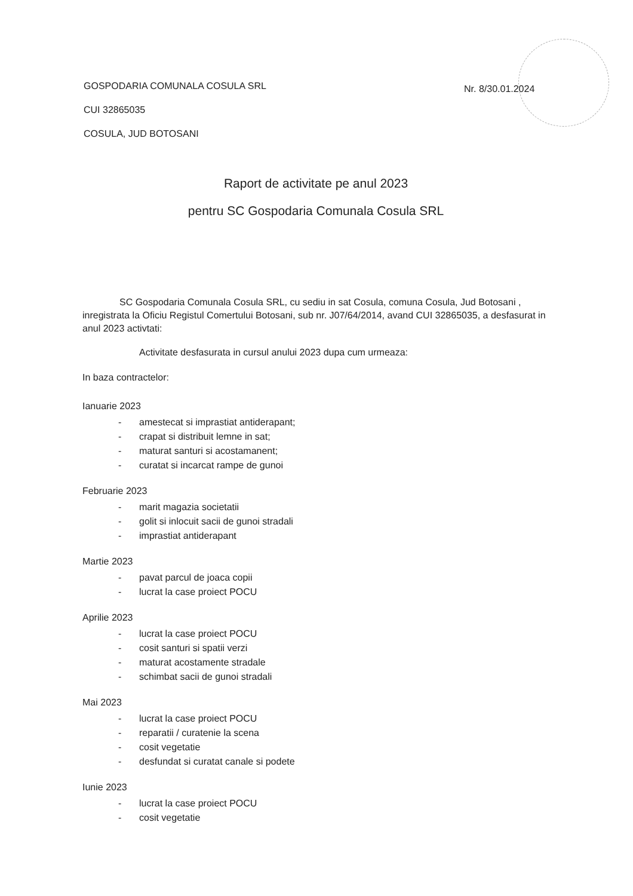Nr. 8/30.01.2024
GOSPODARIA COMUNALA COSULA SRL
CUI 32865035
COSULA, JUD BOTOSANI
Raport de activitate pe anul 2023
pentru SC Gospodaria Comunala Cosula SRL
SC Gospodaria Comunala Cosula SRL, cu sediu in sat Cosula, comuna Cosula, Jud Botosani , inregistrata la Oficiu Registul Comertului Botosani, sub nr. J07/64/2014, avand CUI 32865035, a desfasurat in anul 2023 activtati:
Activitate desfasurata in cursul anului 2023 dupa cum urmeaza:
In baza contractelor:
Ianuarie 2023
- amestecat si imprastiat antiderapant;
- crapat si distribuit lemne in sat;
- maturat santuri si acostamanent;
- curatat si incarcat rampe de gunoi
Februarie 2023
- marit magazia societatii
- golit si inlocuit sacii de gunoi stradali
- imprastiat antiderapant
Martie 2023
- pavat parcul de joaca copii
- lucrat la case proiect POCU
Aprilie 2023
- lucrat la case proiect POCU
- cosit santuri si spatii verzi
- maturat acostamente stradale
- schimbat sacii de gunoi stradali
Mai 2023
- lucrat la case proiect POCU
- reparatii / curatenie la scena
- cosit vegetatie
- desfundat si curatat canale si podete
Iunie 2023
- lucrat la case proiect POCU
- cosit vegetatie